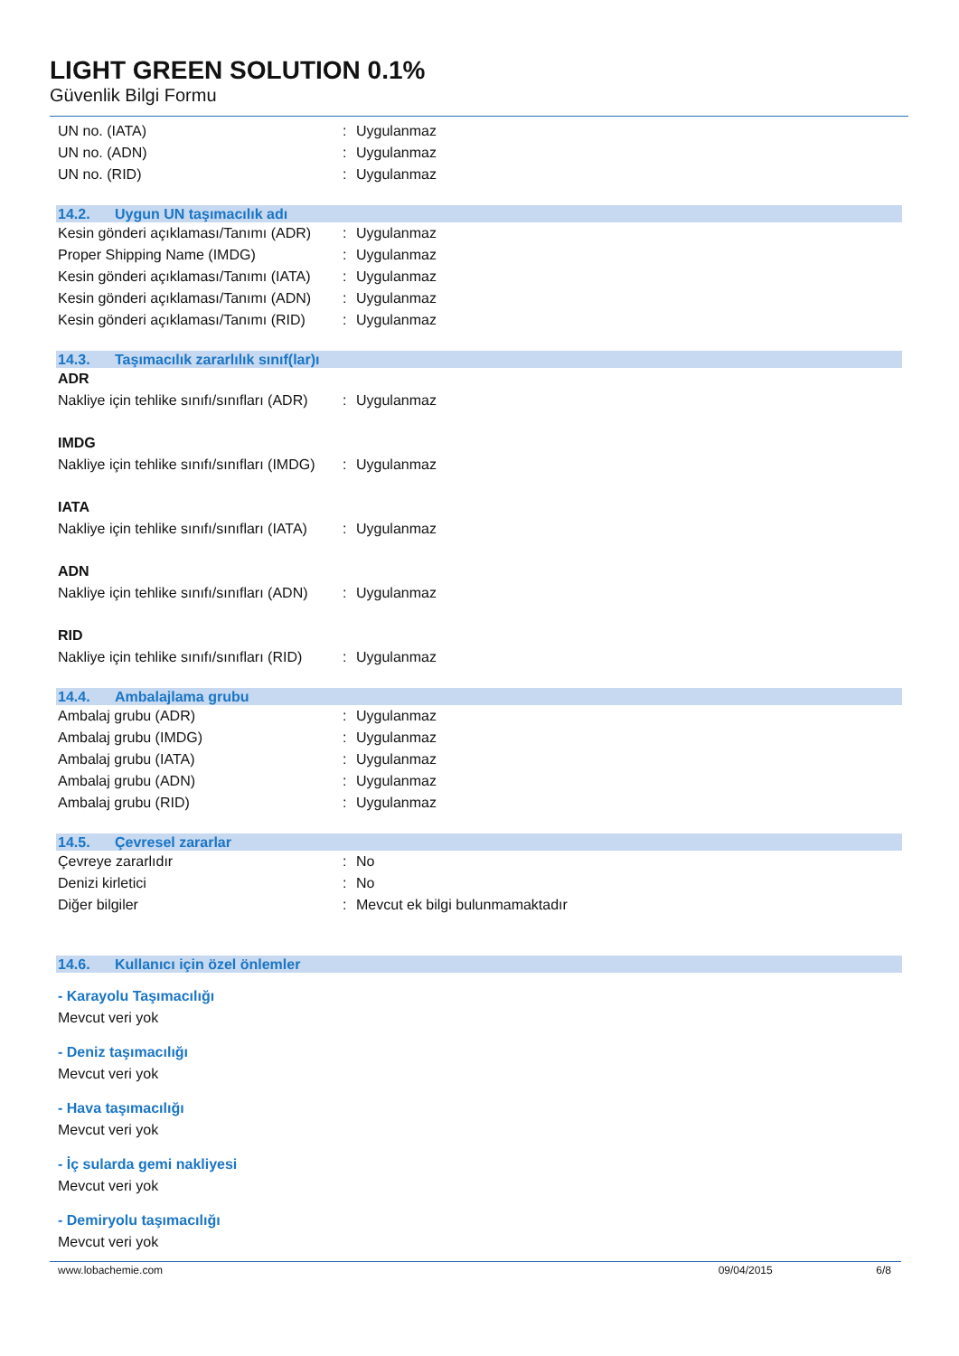LIGHT GREEN SOLUTION 0.1%
Güvenlik Bilgi Formu
UN no. (IATA) : Uygulanmaz
UN no. (ADN) : Uygulanmaz
UN no. (RID) : Uygulanmaz
14.2. Uygun UN taşımacılık adı
Kesin gönderi açıklaması/Tanımı (ADR)
: Uygulanmaz
Proper Shipping Name (IMDG) : Uygulanmaz
Kesin gönderi açıklaması/Tanımı (IATA)
: Uygulanmaz
Kesin gönderi açıklaması/Tanımı (ADN)
: Uygulanmaz
Kesin gönderi açıklaması/Tanımı (RID)
: Uygulanmaz
14.3. Taşımacılık zararlılık sınıf(lar)ı
ADR
Nakliye için tehlike sınıfı/sınıfları (ADR)
: Uygulanmaz
IMDG
Nakliye için tehlike sınıfı/sınıfları (IMDG)
: Uygulanmaz
IATA
Nakliye için tehlike sınıfı/sınıfları (IATA)
: Uygulanmaz
ADN
Nakliye için tehlike sınıfı/sınıfları (ADN)
: Uygulanmaz
RID
Nakliye için tehlike sınıfı/sınıfları (RID)
: Uygulanmaz
14.4. Ambalajlama grubu
Ambalaj grubu (ADR) : Uygulanmaz
Ambalaj grubu (IMDG) : Uygulanmaz
Ambalaj grubu (IATA) : Uygulanmaz
Ambalaj grubu (ADN) : Uygulanmaz
Ambalaj grubu (RID) : Uygulanmaz
14.5. Çevresel zararlar
Çevreye zararlıdır : No
Denizi kirletici : No
Diğer bilgiler : Mevcut ek bilgi bulunmamaktadır
14.6. Kullanıcı için özel önlemler
- Karayolu Taşımacılığı
Mevcut veri yok
- Deniz taşımacılığı
Mevcut veri yok
- Hava taşımacılığı
Mevcut veri yok
- İç sularda gemi nakliyesi
Mevcut veri yok
- Demiryolu taşımacılığı
Mevcut veri yok
www.lobachemie.com 09/04/2015 6/8